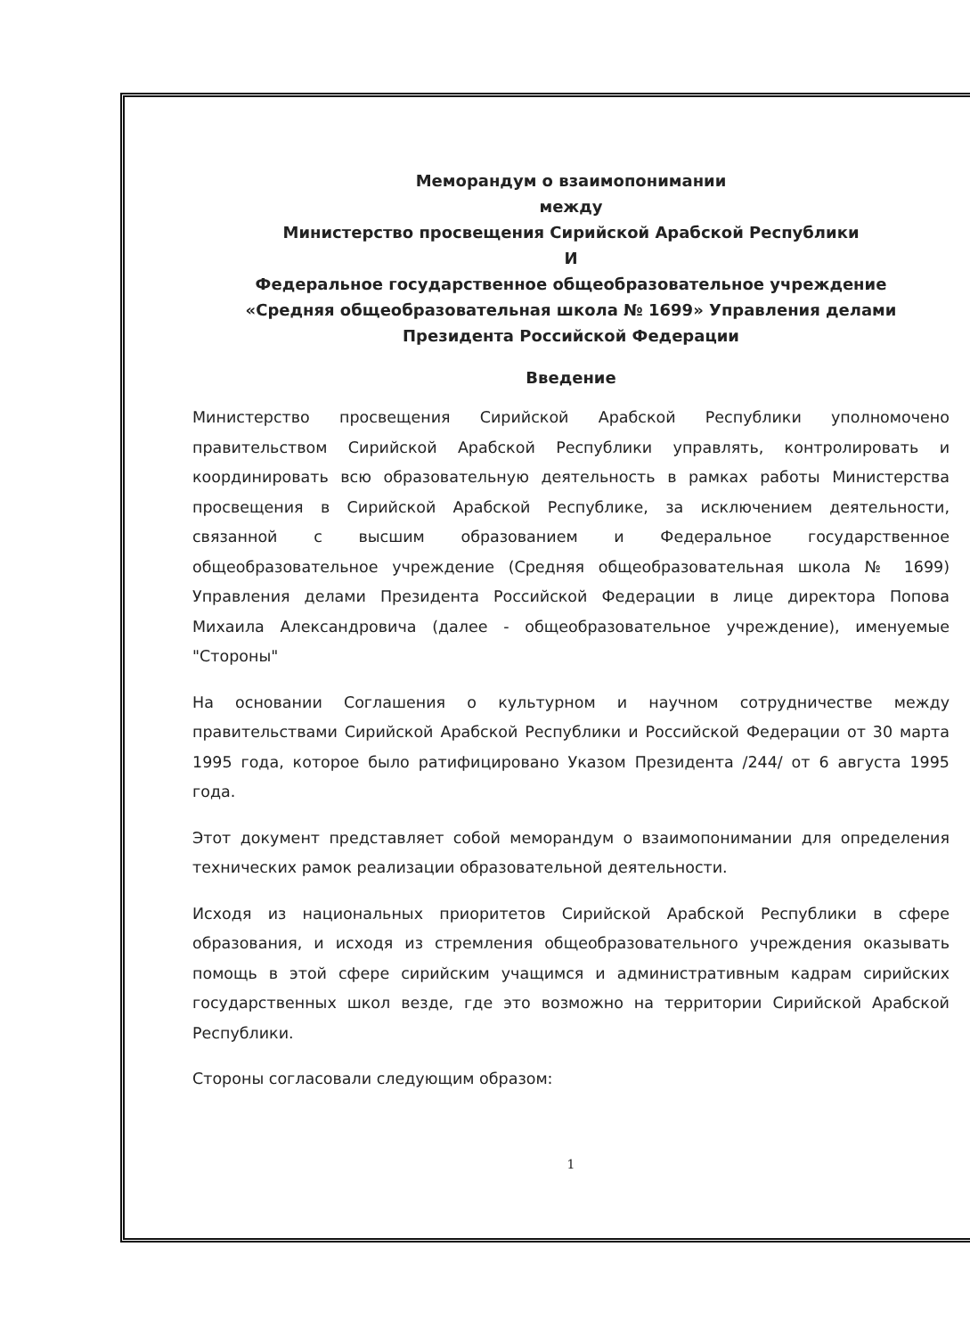Меморандум о взаимопонимании
между
Министерство просвещения Сирийской Арабской Республики
И
Федеральное государственное общеобразовательное учреждение
«Средняя общеобразовательная школа № 1699» Управления делами
Президента Российской Федерации
Введение
Министерство просвещения Сирийской Арабской Республики уполномочено правительством Сирийской Арабской Республики управлять, контролировать и координировать всю образовательную деятельность в рамках работы Министерства просвещения в Сирийской Арабской Республике, за исключением деятельности, связанной с высшим образованием и Федеральное государственное общеобразовательное учреждение (Средняя общеобразовательная школа № 1699) Управления делами Президента Российской Федерации в лице директора Попова Михаила Александровича (далее - общеобразовательное учреждение), именуемые "Стороны"
На основании Соглашения о культурном и научном сотрудничестве между правительствами Сирийской Арабской Республики и Российской Федерации от 30 марта 1995 года, которое было ратифицировано Указом Президента /244/ от 6 августа 1995 года.
Этот документ представляет собой меморандум о взаимопонимании для определения технических рамок реализации образовательной деятельности.
Исходя из национальных приоритетов Сирийской Арабской Республики в сфере образования, и исходя из стремления общеобразовательного учреждения оказывать помощь в этой сфере сирийским учащимся и административным кадрам сирийских государственных школ везде, где это возможно на территории Сирийской Арабской Республики.
Стороны согласовали следующим образом:
1